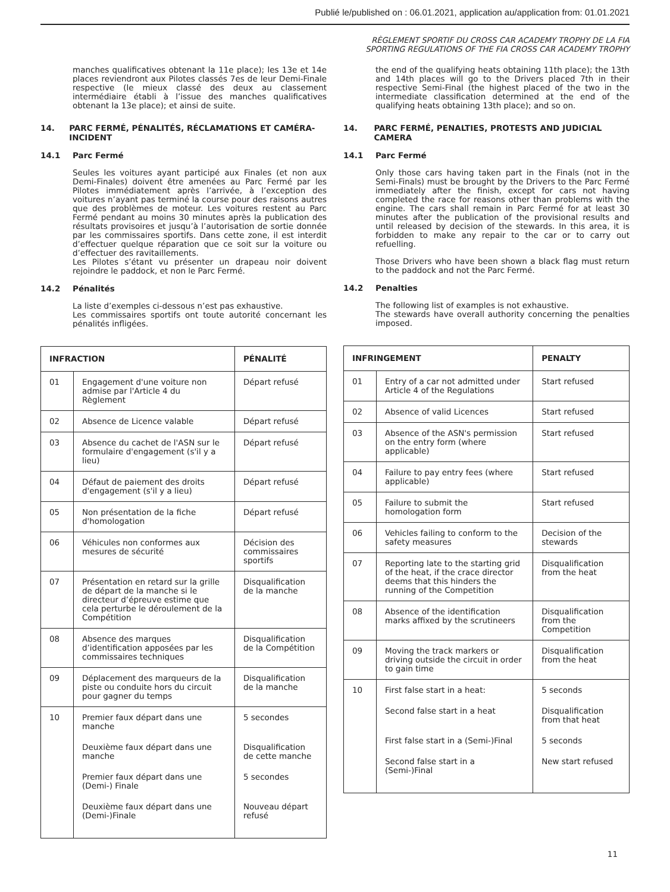Publié le/published on : 06.01.2021, application au/application from: 01.01.2021
RÈGLEMENT SPORTIF DU CROSS CAR ACADEMY TROPHY DE LA FIA
SPORTING REGULATIONS OF THE FIA CROSS CAR ACADEMY TROPHY
manches qualificatives obtenant la 11e place); les 13e et 14e places reviendront aux Pilotes classés 7es de leur Demi-Finale respective (le mieux classé des deux au classement intermédiaire établi à l’issue des manches qualificatives obtenant la 13e place); et ainsi de suite.
14. PARC FERMÉ, PÉNALITÉS, RÉCLAMATIONS ET CAMÉRA-INCIDENT
14.1 Parc Fermé
Seules les voitures ayant participé aux Finales (et non aux Demi-Finales) doivent être amenées au Parc Fermé par les Pilotes immédiatement après l’arrivée, à l’exception des voitures n’ayant pas terminé la course pour des raisons autres que des problèmes de moteur. Les voitures restent au Parc Fermé pendant au moins 30 minutes après la publication des résultats provisoires et jusqu’à l’autorisation de sortie donnée par les commissaires sportifs. Dans cette zone, il est interdit d’effectuer quelque réparation que ce soit sur la voiture ou d’effectuer des ravitaillements.
Les Pilotes s’étant vu présenter un drapeau noir doivent rejoindre le paddock, et non le Parc Fermé.
14.2 Pénalités
La liste d’exemples ci-dessous n’est pas exhaustive.
Les commissaires sportifs ont toute autorité concernant les pénalités infligées.
| INFRACTION | | PÉNALITÉ |
| --- | --- | --- |
| 01 | Engagement d'une voiture non admise par l'Article 4 du Règlement | Départ refusé |
| 02 | Absence de Licence valable | Départ refusé |
| 03 | Absence du cachet de l'ASN sur le formulaire d'engagement (s'il y a lieu) | Départ refusé |
| 04 | Défaut de paiement des droits d'engagement (s'il y a lieu) | Départ refusé |
| 05 | Non présentation de la fiche d'homologation | Départ refusé |
| 06 | Véhicules non conformes aux mesures de sécurité | Décision des commissaires sportifs |
| 07 | Présentation en retard sur la grille de départ de la manche si le directeur d’épreuve estime que cela perturbe le déroulement de la Compétition | Disqualification de la manche |
| 08 | Absence des marques d’identification apposées par les commissaires techniques | Disqualification de la Compétition |
| 09 | Déplacement des marqueurs de la piste ou conduite hors du circuit pour gagner du temps | Disqualification de la manche |
| 10 | Premier faux départ dans une manche | 5 secondes |
| | Deuxième faux départ dans une manche | Disqualification de cette manche |
| | Premier faux départ dans une (Demi-) Finale | 5 secondes |
| | Deuxième faux départ dans une (Demi-)Finale | Nouveau départ refusé |
the end of the qualifying heats obtaining 11th place); the 13th and 14th places will go to the Drivers placed 7th in their respective Semi-Final (the highest placed of the two in the intermediate classification determined at the end of the qualifying heats obtaining 13th place); and so on.
14. PARC FERMÉ, PENALTIES, PROTESTS AND JUDICIAL CAMERA
14.1 Parc Fermé
Only those cars having taken part in the Finals (not in the Semi-Finals) must be brought by the Drivers to the Parc Fermé immediately after the finish, except for cars not having completed the race for reasons other than problems with the engine. The cars shall remain in Parc Fermé for at least 30 minutes after the publication of the provisional results and until released by decision of the stewards. In this area, it is forbidden to make any repair to the car or to carry out refuelling.
Those Drivers who have been shown a black flag must return to the paddock and not the Parc Fermé.
14.2 Penalties
The following list of examples is not exhaustive.
The stewards have overall authority concerning the penalties imposed.
| INFRINGEMENT | | PENALTY |
| --- | --- | --- |
| 01 | Entry of a car not admitted under Article 4 of the Regulations | Start refused |
| 02 | Absence of valid Licences | Start refused |
| 03 | Absence of the ASN's permission on the entry form (where applicable) | Start refused |
| 04 | Failure to pay entry fees (where applicable) | Start refused |
| 05 | Failure to submit the homologation form | Start refused |
| 06 | Vehicles failing to conform to the safety measures | Decision of the stewards |
| 07 | Reporting late to the starting grid of the heat, if the crace director deems that this hinders the running of the Competition | Disqualification from the heat |
| 08 | Absence of the identification marks affixed by the scrutineers | Disqualification from the Competition |
| 09 | Moving the track markers or driving outside the circuit in order to gain time | Disqualification from the heat |
| 10 | First false start in a heat: | 5 seconds |
| | Second false start in a heat | Disqualification from that heat |
| | First false start in a (Semi-)Final | 5 seconds |
| | Second false start in a (Semi-)Final | New start refused |
11